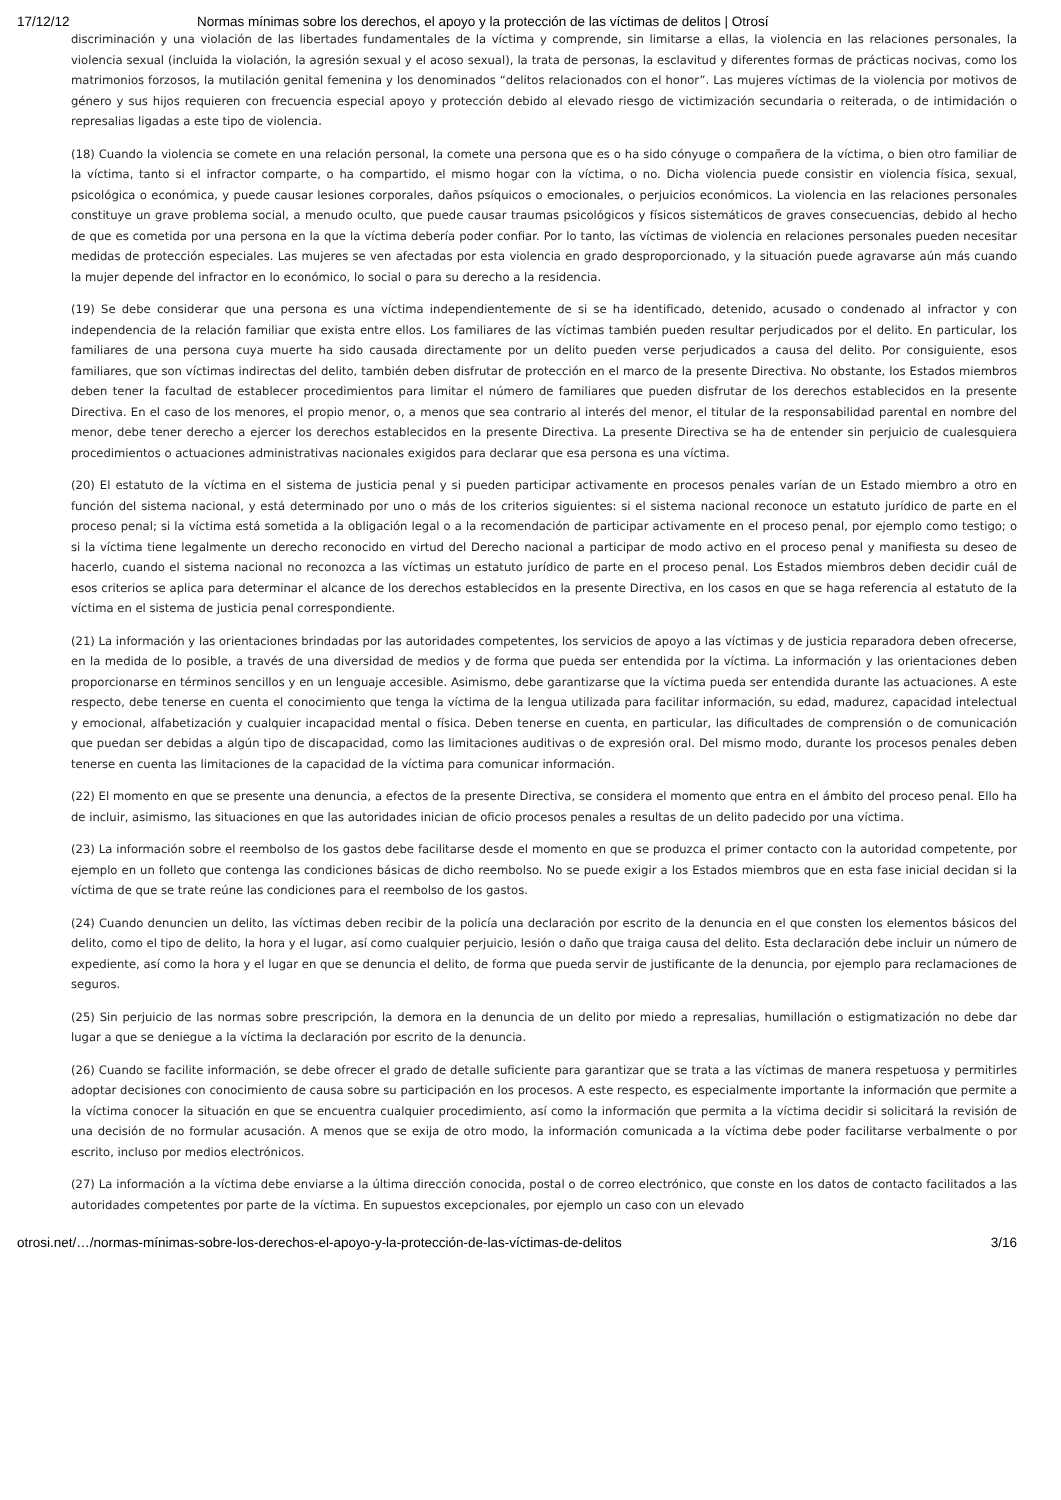17/12/12 Normas mínimas sobre los derechos, el apoyo y la protección de las víctimas de delitos | Otrosí
discriminación y una violación de las libertades fundamentales de la víctima y comprende, sin limitarse a ellas, la violencia en las relaciones personales, la violencia sexual (incluida la violación, la agresión sexual y el acoso sexual), la trata de personas, la esclavitud y diferentes formas de prácticas nocivas, como los matrimonios forzosos, la mutilación genital femenina y los denominados “delitos relacionados con el honor”. Las mujeres víctimas de la violencia por motivos de género y sus hijos requieren con frecuencia especial apoyo y protección debido al elevado riesgo de victimización secundaria o reiterada, o de intimidación o represalias ligadas a este tipo de violencia.
(18) Cuando la violencia se comete en una relación personal, la comete una persona que es o ha sido cónyuge o compañera de la víctima, o bien otro familiar de la víctima, tanto si el infractor comparte, o ha compartido, el mismo hogar con la víctima, o no. Dicha violencia puede consistir en violencia física, sexual, psicológica o económica, y puede causar lesiones corporales, daños psíquicos o emocionales, o perjuicios económicos. La violencia en las relaciones personales constituye un grave problema social, a menudo oculto, que puede causar traumas psicológicos y físicos sistemáticos de graves consecuencias, debido al hecho de que es cometida por una persona en la que la víctima debería poder confiar. Por lo tanto, las víctimas de violencia en relaciones personales pueden necesitar medidas de protección especiales. Las mujeres se ven afectadas por esta violencia en grado desproporcionado, y la situación puede agravarse aún más cuando la mujer depende del infractor en lo económico, lo social o para su derecho a la residencia.
(19) Se debe considerar que una persona es una víctima independientemente de si se ha identificado, detenido, acusado o condenado al infractor y con independencia de la relación familiar que exista entre ellos. Los familiares de las víctimas también pueden resultar perjudicados por el delito. En particular, los familiares de una persona cuya muerte ha sido causada directamente por un delito pueden verse perjudicados a causa del delito. Por consiguiente, esos familiares, que son víctimas indirectas del delito, también deben disfrutar de protección en el marco de la presente Directiva. No obstante, los Estados miembros deben tener la facultad de establecer procedimientos para limitar el número de familiares que pueden disfrutar de los derechos establecidos en la presente Directiva. En el caso de los menores, el propio menor, o, a menos que sea contrario al interés del menor, el titular de la responsabilidad parental en nombre del menor, debe tener derecho a ejercer los derechos establecidos en la presente Directiva. La presente Directiva se ha de entender sin perjuicio de cualesquiera procedimientos o actuaciones administrativas nacionales exigidos para declarar que esa persona es una víctima.
(20) El estatuto de la víctima en el sistema de justicia penal y si pueden participar activamente en procesos penales varían de un Estado miembro a otro en función del sistema nacional, y está determinado por uno o más de los criterios siguientes: si el sistema nacional reconoce un estatuto jurídico de parte en el proceso penal; si la víctima está sometida a la obligación legal o a la recomendación de participar activamente en el proceso penal, por ejemplo como testigo; o si la víctima tiene legalmente un derecho reconocido en virtud del Derecho nacional a participar de modo activo en el proceso penal y manifiesta su deseo de hacerlo, cuando el sistema nacional no reconozca a las víctimas un estatuto jurídico de parte en el proceso penal. Los Estados miembros deben decidir cuál de esos criterios se aplica para determinar el alcance de los derechos establecidos en la presente Directiva, en los casos en que se haga referencia al estatuto de la víctima en el sistema de justicia penal correspondiente.
(21) La información y las orientaciones brindadas por las autoridades competentes, los servicios de apoyo a las víctimas y de justicia reparadora deben ofrecerse, en la medida de lo posible, a través de una diversidad de medios y de forma que pueda ser entendida por la víctima. La información y las orientaciones deben proporcionarse en términos sencillos y en un lenguaje accesible. Asimismo, debe garantizarse que la víctima pueda ser entendida durante las actuaciones. A este respecto, debe tenerse en cuenta el conocimiento que tenga la víctima de la lengua utilizada para facilitar información, su edad, madurez, capacidad intelectual y emocional, alfabetización y cualquier incapacidad mental o física. Deben tenerse en cuenta, en particular, las dificultades de comprensión o de comunicación que puedan ser debidas a algún tipo de discapacidad, como las limitaciones auditivas o de expresión oral. Del mismo modo, durante los procesos penales deben tenerse en cuenta las limitaciones de la capacidad de la víctima para comunicar información.
(22) El momento en que se presente una denuncia, a efectos de la presente Directiva, se considera el momento que entra en el ámbito del proceso penal. Ello ha de incluir, asimismo, las situaciones en que las autoridades inician de oficio procesos penales a resultas de un delito padecido por una víctima.
(23) La información sobre el reembolso de los gastos debe facilitarse desde el momento en que se produzca el primer contacto con la autoridad competente, por ejemplo en un folleto que contenga las condiciones básicas de dicho reembolso. No se puede exigir a los Estados miembros que en esta fase inicial decidan si la víctima de que se trate reúne las condiciones para el reembolso de los gastos.
(24) Cuando denuncien un delito, las víctimas deben recibir de la policía una declaración por escrito de la denuncia en el que consten los elementos básicos del delito, como el tipo de delito, la hora y el lugar, así como cualquier perjuicio, lesión o daño que traiga causa del delito. Esta declaración debe incluir un número de expediente, así como la hora y el lugar en que se denuncia el delito, de forma que pueda servir de justificante de la denuncia, por ejemplo para reclamaciones de seguros.
(25) Sin perjuicio de las normas sobre prescripción, la demora en la denuncia de un delito por miedo a represalias, humillación o estigmatización no debe dar lugar a que se deniegue a la víctima la declaración por escrito de la denuncia.
(26) Cuando se facilite información, se debe ofrecer el grado de detalle suficiente para garantizar que se trata a las víctimas de manera respetuosa y permitirles adoptar decisiones con conocimiento de causa sobre su participación en los procesos. A este respecto, es especialmente importante la información que permite a la víctima conocer la situación en que se encuentra cualquier procedimiento, así como la información que permita a la víctima decidir si solicitará la revisión de una decisión de no formular acusación. A menos que se exija de otro modo, la información comunicada a la víctima debe poder facilitarse verbalmente o por escrito, incluso por medios electrónicos.
(27) La información a la víctima debe enviarse a la última dirección conocida, postal o de correo electrónico, que conste en los datos de contacto facilitados a las autoridades competentes por parte de la víctima. En supuestos excepcionales, por ejemplo un caso con un elevado
otrosi.net/…/normas-mínimas-sobre-los-derechos-el-apoyo-y-la-protección-de-las-víctimas-de-delitos 3/16